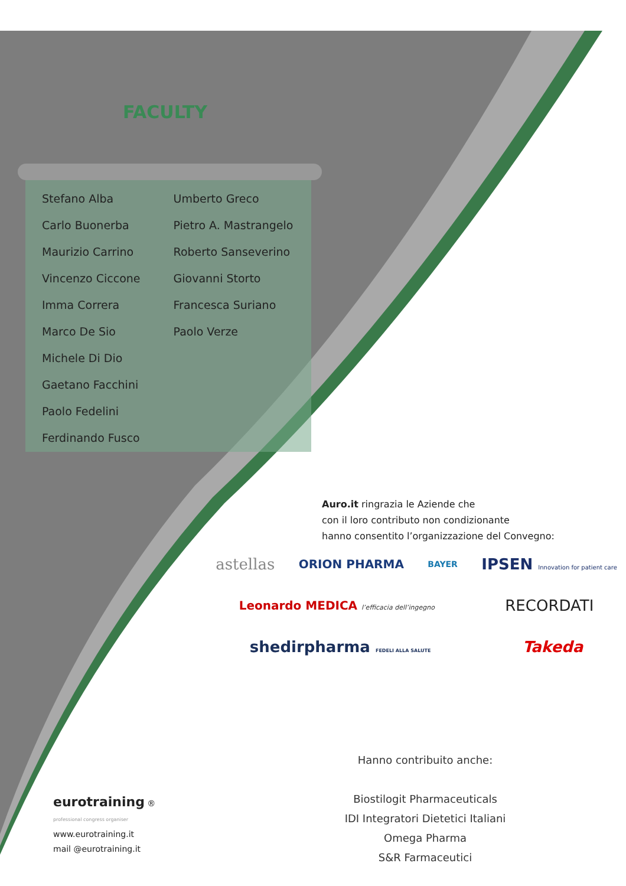FACULTY
Stefano Alba
Carlo Buonerba
Maurizio Carrino
Vincenzo Ciccone
Imma Correra
Marco De Sio
Michele Di Dio
Gaetano Facchini
Paolo Fedelini
Ferdinando Fusco
Umberto Greco
Pietro A. Mastrangelo
Roberto Sanseverino
Giovanni Storto
Francesca Suriano
Paolo Verze
Auro.it ringrazia le Aziende che
con il loro contributo non condizionante
hanno consentito l’organizzazione del Convegno:
astellas ORION PHARMA BAYER IPSEN Innovation for patient care Leonardo MEDICA l’efficacia dell’ingegno RECORDATI shedirpharma FEDELI ALLA SALUTE Takeda
Hanno contribuito anche:
Biostilogit Pharmaceuticals
IDI Integratori Dietetici Italiani
Omega Pharma
S&R Farmaceutici
eurotraining ®
professional congress organiser
www.eurotraining.it
mail @eurotraining.it